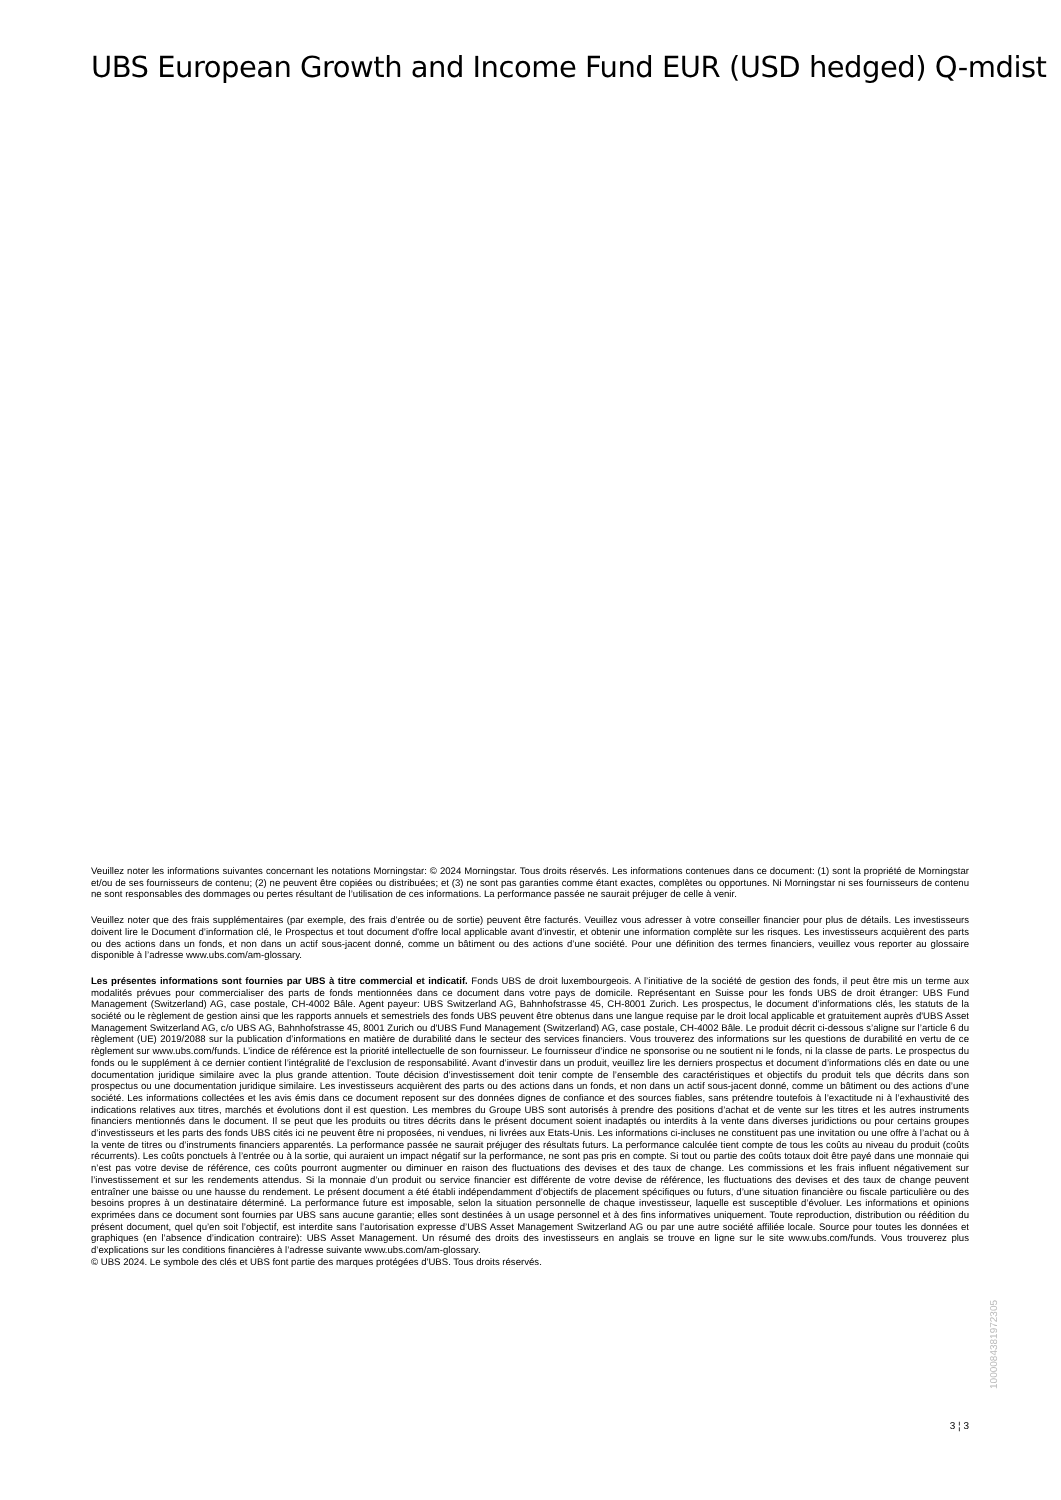UBS European Growth and Income Fund EUR (USD hedged) Q-mdist
Veuillez noter les informations suivantes concernant les notations Morningstar: © 2024 Morningstar. Tous droits réservés. Les informations contenues dans ce document: (1) sont la propriété de Morningstar et/ou de ses fournisseurs de contenu; (2) ne peuvent être copiées ou distribuées; et (3) ne sont pas garanties comme étant exactes, complètes ou opportunes. Ni Morningstar ni ses fournisseurs de contenu ne sont responsables des dommages ou pertes résultant de l’utilisation de ces informations. La performance passée ne saurait préjuger de celle à venir.
Veuillez noter que des frais supplémentaires (par exemple, des frais d’entrée ou de sortie) peuvent être facturés. Veuillez vous adresser à votre conseiller financier pour plus de détails. Les investisseurs doivent lire le Document d’information clé, le Prospectus et tout document d'offre local applicable avant d'investir, et obtenir une information complète sur les risques. Les investisseurs acquièrent des parts ou des actions dans un fonds, et non dans un actif sous-jacent donné, comme un bâtiment ou des actions d’une société. Pour une définition des termes financiers, veuillez vous reporter au glossaire disponible à l’adresse www.ubs.com/am-glossary.
Les présentes informations sont fournies par UBS à titre commercial et indicatif. Fonds UBS de droit luxembourgeois. A l’initiative de la société de gestion des fonds, il peut être mis un terme aux modalités prévues pour commercialiser des parts de fonds mentionnées dans ce document dans votre pays de domicile. Représentant en Suisse pour les fonds UBS de droit étranger: UBS Fund Management (Switzerland) AG, case postale, CH-4002 Bâle. Agent payeur: UBS Switzerland AG, Bahnhofstrasse 45, CH-8001 Zurich. Les prospectus, le document d’informations clés, les statuts de la société ou le règlement de gestion ainsi que les rapports annuels et semestriels des fonds UBS peuvent être obtenus dans une langue requise par le droit local applicable et gratuitement auprès d'UBS Asset Management Switzerland AG, c/o UBS AG, Bahnhofstrasse 45, 8001 Zurich ou d'UBS Fund Management (Switzerland) AG, case postale, CH-4002 Bâle. Le produit décrit ci-dessous s’aligne sur l’article 6 du règlement (UE) 2019/2088 sur la publication d’informations en matière de durabilité dans le secteur des services financiers. Vous trouverez des informations sur les questions de durabilité en vertu de ce règlement sur www.ubs.com/funds. L’indice de référence est la priorité intellectuelle de son fournisseur. Le fournisseur d’indice ne sponsorise ou ne soutient ni le fonds, ni la classe de parts. Le prospectus du fonds ou le supplément à ce dernier contient l’intégralité de l’exclusion de responsabilité. Avant d’investir dans un produit, veuillez lire les derniers prospectus et document d’informations clés en date ou une documentation juridique similaire avec la plus grande attention. Toute décision d’investissement doit tenir compte de l’ensemble des caractéristiques et objectifs du produit tels que décrits dans son prospectus ou une documentation juridique similaire. Les investisseurs acquièrent des parts ou des actions dans un fonds, et non dans un actif sous-jacent donné, comme un bâtiment ou des actions d’une société. Les informations collectées et les avis émis dans ce document reposent sur des données dignes de confiance et des sources fiables, sans prétendre toutefois à l’exactitude ni à l’exhaustivité des indications relatives aux titres, marchés et évolutions dont il est question. Les membres du Groupe UBS sont autorisés à prendre des positions d’achat et de vente sur les titres et les autres instruments financiers mentionnés dans le document. Il se peut que les produits ou titres décrits dans le présent document soient inadaptés ou interdits à la vente dans diverses juridictions ou pour certains groupes d’investisseurs et les parts des fonds UBS cités ici ne peuvent être ni proposées, ni vendues, ni livrées aux Etats-Unis. Les informations ci-incluses ne constituent pas une invitation ou une offre à l’achat ou à la vente de titres ou d’instruments financiers apparentés. La performance passée ne saurait préjuger des résultats futurs. La performance calculée tient compte de tous les coûts au niveau du produit (coûts récurrents). Les coûts ponctuels à l’entrée ou à la sortie, qui auraient un impact négatif sur la performance, ne sont pas pris en compte. Si tout ou partie des coûts totaux doit être payé dans une monnaie qui n’est pas votre devise de référence, ces coûts pourront augmenter ou diminuer en raison des fluctuations des devises et des taux de change. Les commissions et les frais influent négativement sur l’investissement et sur les rendements attendus. Si la monnaie d’un produit ou service financier est différente de votre devise de référence, les fluctuations des devises et des taux de change peuvent entraîner une baisse ou une hausse du rendement. Le présent document a été établi indépendamment d’objectifs de placement spécifiques ou futurs, d’une situation financière ou fiscale particulière ou des besoins propres à un destinataire déterminé. La performance future est imposable, selon la situation personnelle de chaque investisseur, laquelle est susceptible d’évoluer. Les informations et opinions exprimées dans ce document sont fournies par UBS sans aucune garantie; elles sont destinées à un usage personnel et à des fins informatives uniquement. Toute reproduction, distribution ou réédition du présent document, quel qu’en soit l’objectif, est interdite sans l’autorisation expresse d’UBS Asset Management Switzerland AG ou par une autre société affiliée locale. Source pour toutes les données et graphiques (en l’absence d’indication contraire): UBS Asset Management. Un résumé des droits des investisseurs en anglais se trouve en ligne sur le site www.ubs.com/funds. Vous trouverez plus d’explications sur les conditions financières à l’adresse suivante www.ubs.com/am-glossary.
© UBS 2024. Le symbole des clés et UBS font partie des marques protégées d'UBS. Tous droits réservés.
3 ¦ 3
1000084381972305